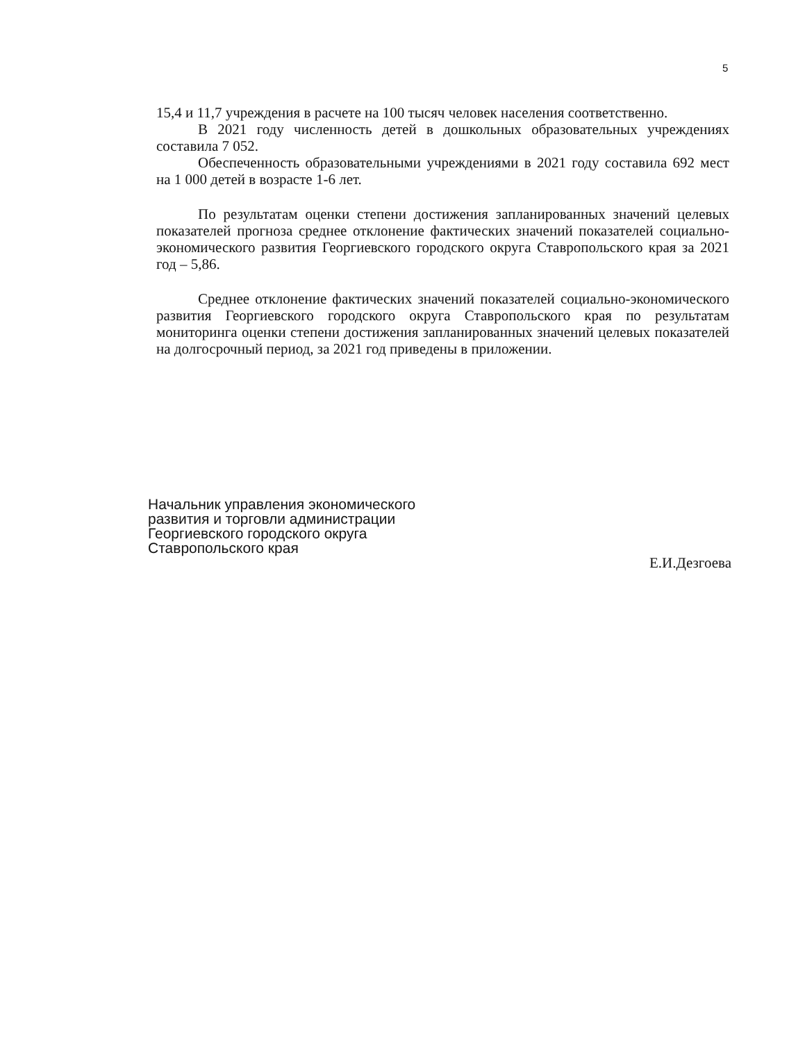5
15,4 и 11,7 учреждения в расчете на 100 тысяч человек населения соответственно.
В 2021 году численность детей в дошкольных образовательных учреждениях составила 7 052.
Обеспеченность образовательными учреждениями в 2021 году составила 692 мест на 1 000 детей в возрасте 1-6 лет.
По результатам оценки степени достижения запланированных значений целевых показателей прогноза среднее отклонение фактических значений показателей социально-экономического развития Георгиевского городского округа Ставропольского края за 2021 год – 5,86.
Среднее отклонение фактических значений показателей социально-экономического развития Георгиевского городского округа Ставропольского края по результатам мониторинга оценки степени достижения запланированных значений целевых показателей на долгосрочный период, за 2021 год приведены в приложении.
Начальник управления экономического
развития и торговли администрации
Георгиевского городского округа
Ставропольского края
Е.И.Дезгоева